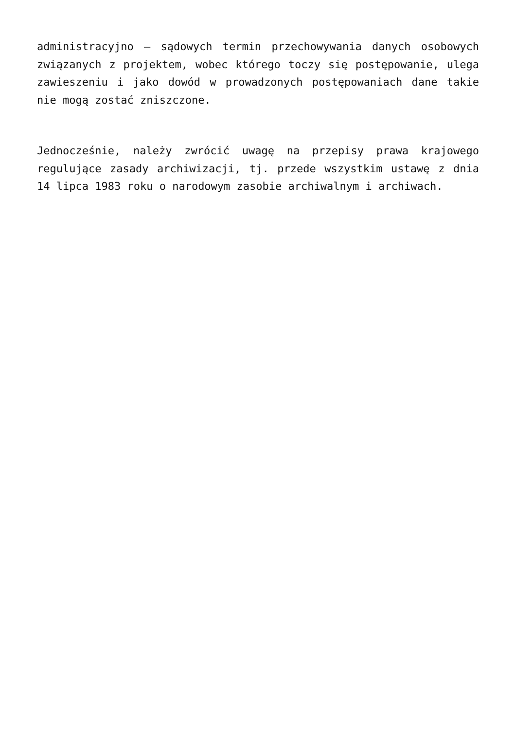administracyjno – sądowych termin przechowywania danych osobowych związanych z projektem, wobec którego toczy się postępowanie, ulega zawieszeniu i jako dowód w prowadzonych postępowaniach dane takie nie mogą zostać zniszczone.
Jednocześnie, należy zwrócić uwagę na przepisy prawa krajowego regulujące zasady archiwizacji, tj. przede wszystkim ustawę z dnia 14 lipca 1983 roku o narodowym zasobie archiwalnym i archiwach.